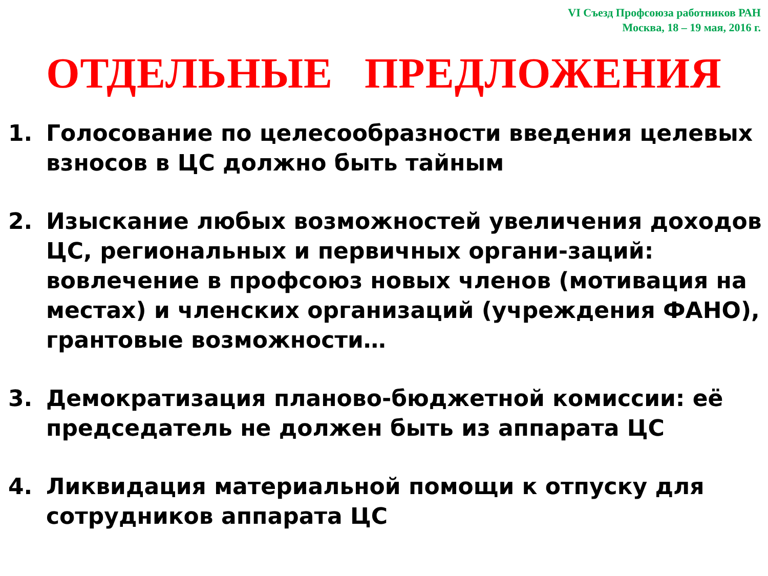VI Съезд Профсоюза работников РАН
Москва, 18 – 19 мая, 2016 г.
ОТДЕЛЬНЫЕ ПРЕДЛОЖЕНИЯ
1. Голосование по целесообразности введения целевых взносов в ЦС должно быть тайным
2. Изыскание любых возможностей увеличения доходов ЦС, региональных и первичных органи-заций: вовлечение в профсоюз новых членов (мотивация на местах) и членских организаций (учреждения ФАНО), грантовые возможности…
3. Демократизация планово-бюджетной комиссии: её председатель не должен быть из аппарата ЦС
4. Ликвидация материальной помощи к отпуску для сотрудников аппарата ЦС